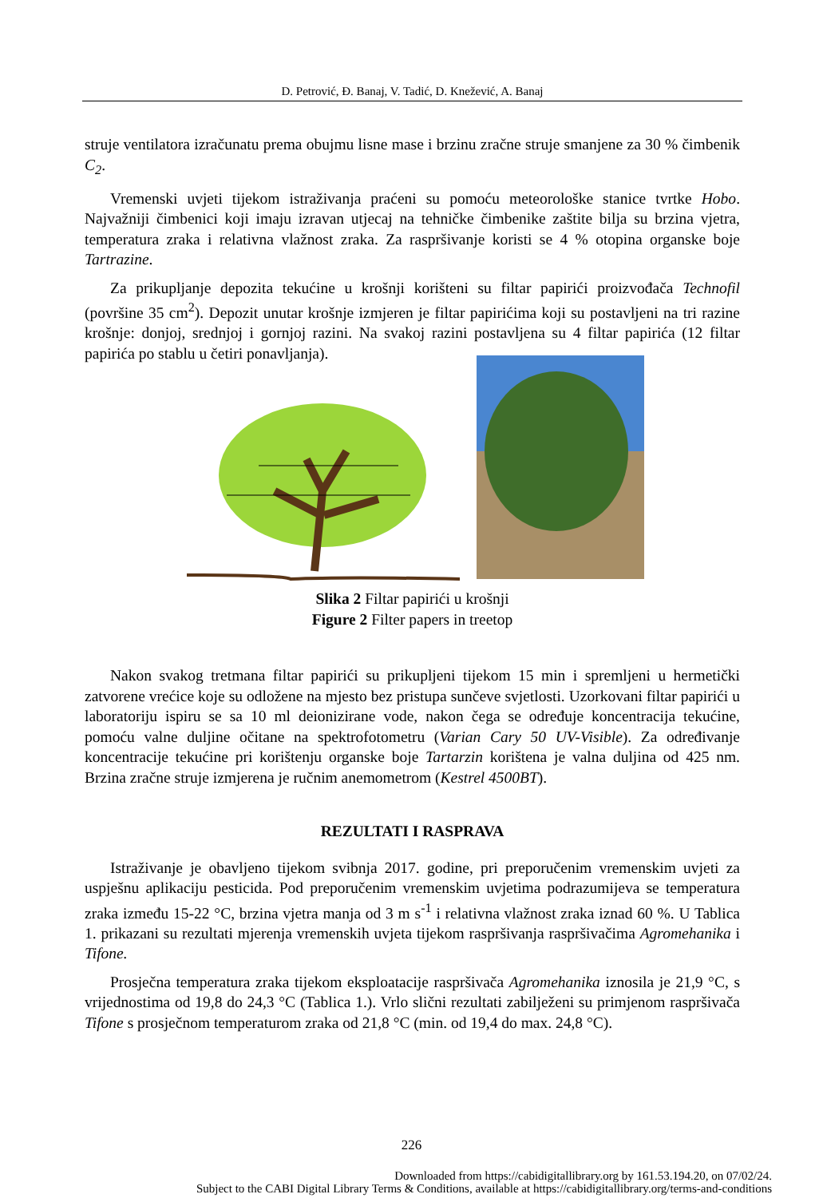D. Petrović, Đ. Banaj, V. Tadić, D. Knežević, A. Banaj
struje ventilatora izračunatu prema obujmu lisne mase i brzinu zračne struje smanjene za 30 % čimbenik C<sub>2</sub>.
Vremenski uvjeti tijekom istraživanja praćeni su pomoću meteorološke stanice tvrtke Hobo. Najvažniji čimbenici koji imaju izravan utjecaj na tehničke čimbenike zaštite bilja su brzina vjetra, temperatura zraka i relativna vlažnost zraka. Za raspršivanje koristi se 4 % otopina organske boje Tartrazine.
Za prikupljanje depozita tekućine u krošnji korišteni su filtar papirići proizvođača Technofil (površine 35 cm<sup>2</sup>). Depozit unutar krošnje izmjeren je filtar papirićima koji su postavljeni na tri razine krošnje: donjoj, srednjoj i gornjoj razini. Na svakoj razini postavljena su 4 filtar papirića (12 filtar papirića po stablu u četiri ponavljanja).
Slika 2 Filtar papirići u krošnji
Figure 2 Filter papers in treetop
Nakon svakog tretmana filtar papirići su prikupljeni tijekom 15 min i spremljeni u hermetički zatvorene vrećice koje su odložene na mjesto bez pristupa sunčeve svjetlosti. Uzorkovani filtar papirići u laboratoriju ispiru se sa 10 ml deionizirane vode, nakon čega se određuje koncentracija tekućine, pomoću valne duljine očitane na spektrofotometru (Varian Cary 50 UV-Visible). Za određivanje koncentracije tekućine pri korištenju organske boje Tartarzin korištena je valna duljina od 425 nm. Brzina zračne struje izmjerena je ručnim anemometrom (Kestrel 4500BT).
REZULTATI I RASPRAVA
Istraživanje je obavljeno tijekom svibnja 2017. godine, pri preporučenim vremenskim uvjeti za uspješnu aplikaciju pesticida. Pod preporučenim vremenskim uvjetima podrazumijeva se temperatura zraka između 15-22 °C, brzina vjetra manja od 3 m s<sup>-1</sup> i relativna vlažnost zraka iznad 60 %. U Tablica 1. prikazani su rezultati mjerenja vremenskih uvjeta tijekom raspršivanja raspršivačima Agromehanika i Tifone.
Prosječna temperatura zraka tijekom eksploatacije raspršivača Agromehanika iznosila je 21,9 °C, s vrijednostima od 19,8 do 24,3 °C (Tablica 1.). Vrlo slični rezultati zabilježeni su primjenom raspršivača Tifone s prosječnom temperaturom zraka od 21,8 °C (min. od 19,4 do max. 24,8 °C).
226
Downloaded from https://cabidigitallibrary.org by 161.53.194.20, on 07/02/24.
Subject to the CABI Digital Library Terms & Conditions, available at https://cabidigitallibrary.org/terms-and-conditions